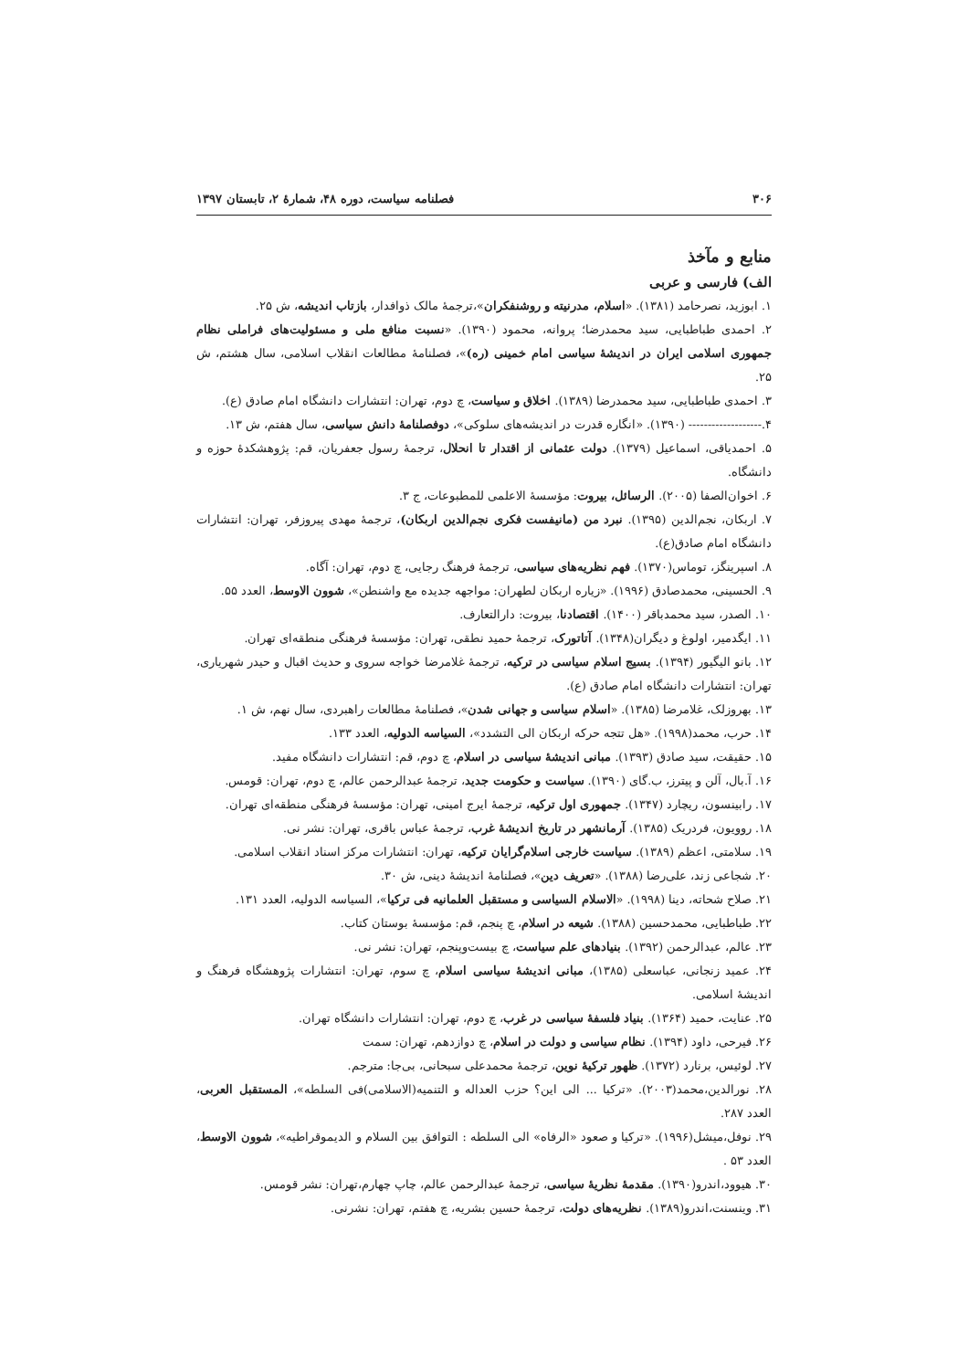۳۰۶ فصلنامه سیاست، دوره ۴۸، شمارۀ ۲، تابستان ۱۳۹۷
منابع و مآخذ
الف) فارسی و عربی
۱. ابوزید، نصرحامد (۱۳۸۱). «اسلام، مدرنیته و روشنفکران»،ترجمۀ مالک ذوافدار، بازتاب اندیشه، ش ۲۵.
۲. احمدی طباطبایی، سید محمدرضا؛ پروانه، محمود (۱۳۹۰). «نسبت منافع ملی و مسئولیت‌های فراملی نظام جمهوری اسلامی ایران در اندیشۀ سیاسی امام خمینی (ره)»، فصلنامۀ مطالعات انقلاب اسلامی، سال هشتم، ش ۲۵.
۳. احمدی طباطبایی، سید محمدرضا (۱۳۸۹). اخلاق و سیاست، چ دوم، تهران: انتشارات دانشگاه امام صادق (ع).
۴.------------------- (۱۳۹۰). «انگاره قدرت در اندیشه‌های سلوکی»، دوفصلنامۀ دانش سیاسی، سال هفتم، ش ۱۳.
۵. احمدیاقی، اسماعیل (۱۳۷۹). دولت عثمانی از اقتدار تا انحلال، ترجمۀ رسول جعفریان، قم: پژوهشکدۀ حوزه و دانشگاه.
۶. اخوان‌الصفا (۲۰۰۵). الرسائل، بیروت: مؤسسۀ الاعلمی للمطبوعات، ج ۳.
۷. اربکان، نجم‌الدین (۱۳۹۵). نبرد من (مانیفست فکری نجم‌الدین اربکان)، ترجمۀ مهدی پیروزفر، تهران: انتشارات دانشگاه امام صادق(ع).
۸. اسپرینگز، توماس(۱۳۷۰). فهم نظریه‌های سیاسی، ترجمۀ فرهنگ رجایی، چ دوم، تهران: آگاه.
۹. الحسینی، محمدصادق (۱۹۹۶). «زیاره اربکان لطهران: مواجهه جدیده مع واشنطن»، شوون الاوسط، العدد ۵۵.
۱۰. الصدر، سید محمدباقر (۱۴۰۰). اقتصادنا، بیروت: دارالتعارف.
۱۱. ایگدمیر، اولوغ و دیگران(۱۳۴۸). آتاتورک، ترجمۀ حمید نطقی، تهران: مؤسسۀ فرهنگی منطقه‌ای تهران.
۱۲. بانو الیگیور (۱۳۹۴). بسیج اسلام سیاسی در ترکیه، ترجمۀ غلامرضا خواجه سروی و حدیث اقبال و حیدر شهریاری، تهران: انتشارات دانشگاه امام صادق (ع).
۱۳. بهروزلک، غلامرضا (۱۳۸۵). «اسلام سیاسی و جهانی شدن»، فصلنامۀ مطالعات راهبردی، سال نهم، ش ۱.
۱۴. حرب، محمد(۱۹۹۸). «هل تتجه حرکه اربکان الی التشدد»، السیاسه الدولیه، العدد ۱۳۳.
۱۵. حقیقت، سید صادق (۱۳۹۳). مبانی اندیشۀ سیاسی در اسلام، چ دوم، قم: انتشارات دانشگاه مفید.
۱۶. آ.بال، آلن و پیترز، ب.گای (۱۳۹۰). سیاست و حکومت جدید، ترجمۀ عبدالرحمن عالم، چ دوم، تهران: قومس.
۱۷. رابینسون، ریچارد (۱۳۴۷). جمهوری اول ترکیه، ترجمۀ ایرج امینی، تهران: مؤسسۀ فرهنگی منطقه‌ای تهران.
۱۸. روویون، فردریک (۱۳۸۵). آرمانشهر در تاریخ اندیشۀ غرب، ترجمۀ عباس باقری، تهران: نشر نی.
۱۹. سلامتی، اعظم (۱۳۸۹). سیاست خارجی اسلام‌گرایان ترکیه، تهران: انتشارات مرکز اسناد انقلاب اسلامی.
۲۰. شجاعی زند، علی‌رضا (۱۳۸۸). «تعریف دین»، فصلنامۀ اندیشۀ دینی، ش ۳۰.
۲۱. صلاح شحاته، دینا (۱۹۹۸). «الاسلام السیاسی و مستقبل العلمانیه فی ترکیا»، السیاسه الدولیه، العدد ۱۳۱.
۲۲. طباطبایی، محمدحسین (۱۳۸۸). شیعه در اسلام، چ پنجم، قم: مؤسسۀ بوستان کتاب.
۲۳. عالم، عبدالرحمن (۱۳۹۲). بنیادهای علم سیاست، چ بیست‌وپنجم، تهران: نشر نی.
۲۴. عمید زنجانی، عباسعلی (۱۳۸۵)، مبانی اندیشۀ سیاسی اسلام، چ سوم، تهران: انتشارات پژوهشگاه فرهنگ و اندیشۀ اسلامی.
۲۵. عنایت، حمید (۱۳۶۴). بنیاد فلسفۀ سیاسی در غرب، چ دوم، تهران: انتشارات دانشگاه تهران.
۲۶. فیرحی، داود (۱۳۹۴). نظام سیاسی و دولت در اسلام، چ دوازدهم، تهران: سمت
۲۷. لوئیس، برنارد (۱۳۷۲). ظهور ترکیۀ نوین، ترجمۀ محمدعلی سبحانی، بی‌جا: مترجم.
۲۸. نورالدین،محمد(۲۰۰۳). «ترکیا ... الی این؟ حزب العداله و التنمیه(الاسلامی)فی السلطه»، المستقبل العربی، العدد ۲۸۷.
۲۹. نوفل،میشل(۱۹۹۶). «ترکیا و صعود «الرفاه» الی السلطه : التوافق بین السلام و الدیموقراطیه»، شوون الاوسط، العدد ۵۳ .
۳۰. هیوود،اندرو(۱۳۹۰). مقدمۀ نظریۀ سیاسی، ترجمۀ عبدالرحمن عالم، چاپ چهارم،تهران: نشر قومس.
۳۱. وینسنت،اندرو(۱۳۸۹). نظریه‌های دولت، ترجمۀ حسین بشریه، چ هفتم، تهران: نشرنی.